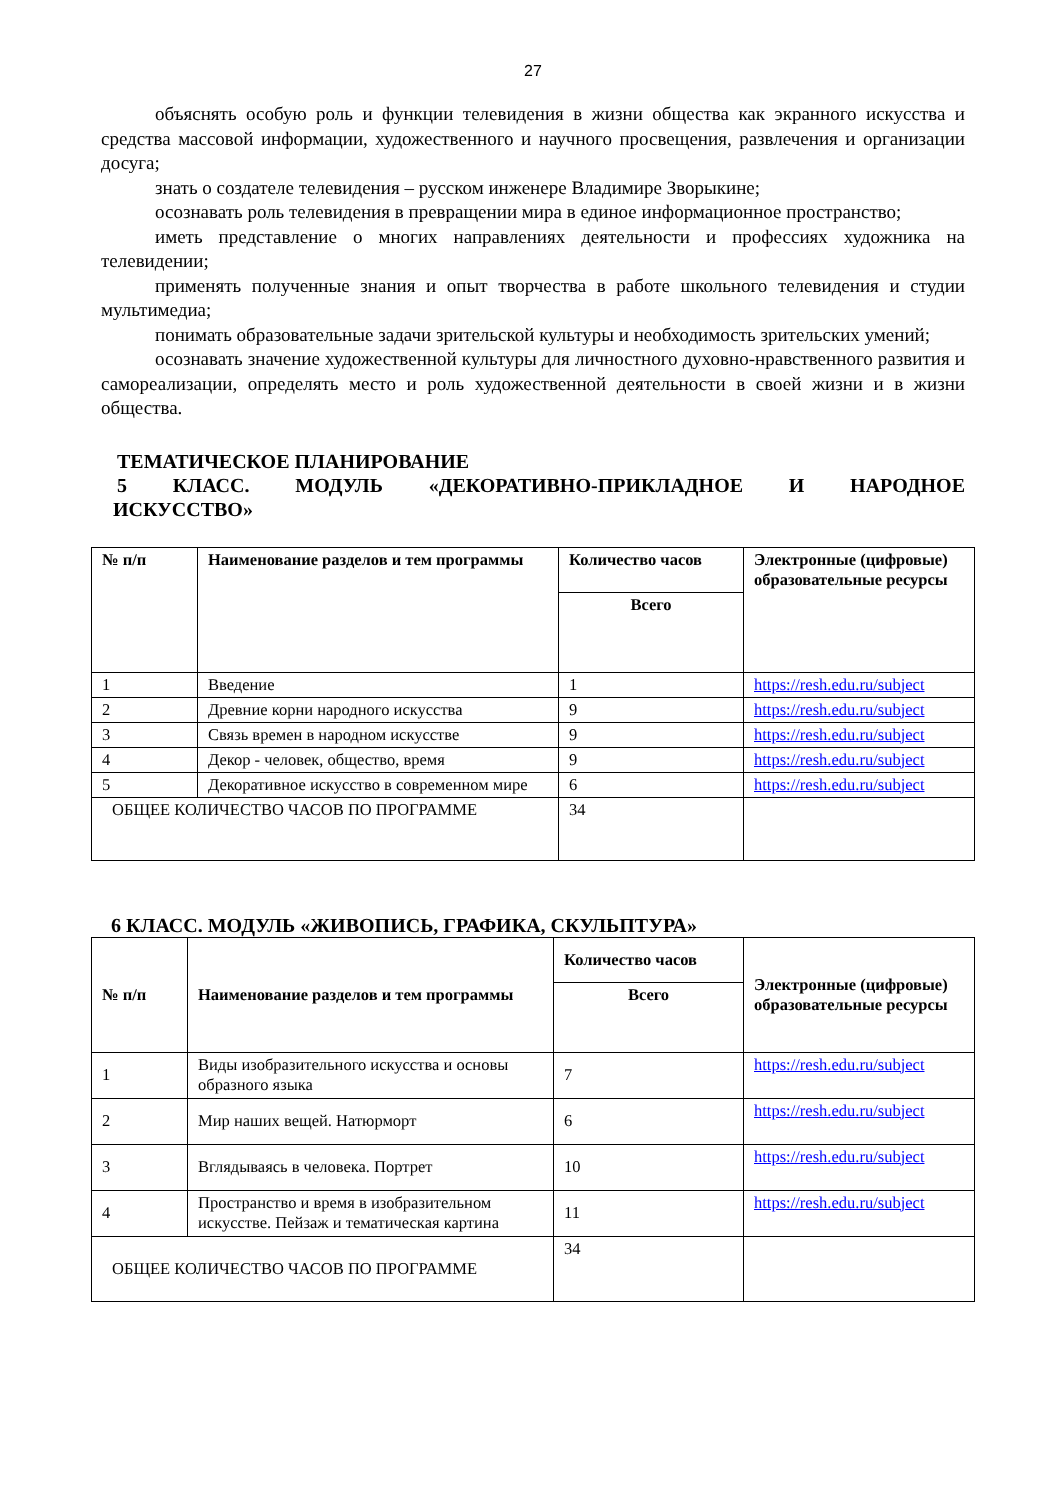27
объяснять особую роль и функции телевидения в жизни общества как экранного искусства и средства массовой информации, художественного и научного просвещения, развлечения и организации досуга;
знать о создателе телевидения – русском инженере Владимире Зворыкине;
осознавать роль телевидения в превращении мира в единое информационное пространство;
иметь представление о многих направлениях деятельности и профессиях художника на телевидении;
применять полученные знания и опыт творчества в работе школьного телевидения и студии мультимедиа;
понимать образовательные задачи зрительской культуры и необходимость зрительских умений;
осознавать значение художественной культуры для личностного духовно-нравственного развития и самореализации, определять место и роль художественной деятельности в своей жизни и в жизни общества.
ТЕМАТИЧЕСКОЕ ПЛАНИРОВАНИЕ
5 КЛАСС. МОДУЛЬ «ДЕКОРАТИВНО-ПРИКЛАДНОЕ И НАРОДНОЕ
ИСКУССТВО»
| № п/п | Наименование разделов и тем программы | Количество часов | Электронные (цифровые) образовательные ресурсы |
| --- | --- | --- | --- |
| | | Всего | |
| 1 | Введение | 1 | https://resh.edu.ru/subject |
| 2 | Древние корни народного искусства | 9 | https://resh.edu.ru/subject |
| 3 | Связь времен в народном искусстве | 9 | https://resh.edu.ru/subject |
| 4 | Декор - человек, общество, время | 9 | https://resh.edu.ru/subject |
| 5 | Декоративное искусство в современном мире | 6 | https://resh.edu.ru/subject |
| ОБЩЕЕ КОЛИЧЕСТВО ЧАСОВ ПО ПРОГРАММЕ | | 34 | |
6 КЛАСС. МОДУЛЬ «ЖИВОПИСЬ, ГРАФИКА, СКУЛЬПТУРА»
| № п/п | Наименование разделов и тем программы | Количество часов | Электронные (цифровые) образовательные ресурсы |
| --- | --- | --- | --- |
| | | Всего | |
| 1 | Виды изобразительного искусства и основы образного языка | 7 | https://resh.edu.ru/subject |
| 2 | Мир наших вещей. Натюрморт | 6 | https://resh.edu.ru/subject |
| 3 | Вглядываясь в человека. Портрет | 10 | https://resh.edu.ru/subject |
| 4 | Пространство и время в изобразительном искусстве. Пейзаж и тематическая картина | 11 | https://resh.edu.ru/subject |
| ОБЩЕЕ КОЛИЧЕСТВО ЧАСОВ ПО ПРОГРАММЕ | | 34 | |